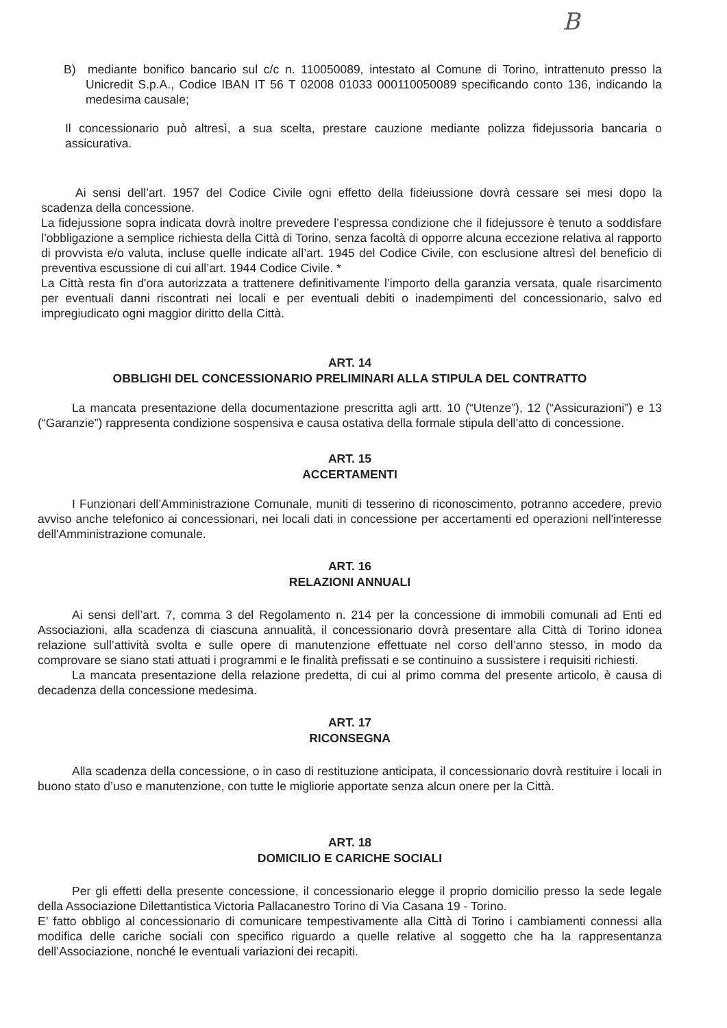B
B) mediante bonifico bancario sul c/c n. 110050089, intestato al Comune di Torino, intrattenuto presso la Unicredit S.p.A., Codice IBAN IT 56 T 02008 01033 000110050089 specificando conto 136, indicando la medesima causale;
Il concessionario può altresì, a sua scelta, prestare cauzione mediante polizza fidejussoria bancaria o assicurativa.
Ai sensi dell’art. 1957 del Codice Civile ogni effetto della fideiussione dovrà cessare sei mesi dopo la scadenza della concessione.
La fidejussione sopra indicata dovrà inoltre prevedere l’espressa condizione che il fidejussore è tenuto a soddisfare l’obbligazione a semplice richiesta della Città di Torino, senza facoltà di opporre alcuna eccezione relativa al rapporto di provvista e/o valuta, incluse quelle indicate all’art. 1945 del Codice Civile, con esclusione altresì del beneficio di preventiva escussione di cui all’art. 1944 Codice Civile. *
La Città resta fin d'ora autorizzata a trattenere definitivamente l’importo della garanzia versata, quale risarcimento per eventuali danni riscontrati nei locali e per eventuali debiti o inadempimenti del concessionario, salvo ed impregiudicato ogni maggior diritto della Città.
ART. 14
OBBLIGHI DEL CONCESSIONARIO PRELIMINARI ALLA STIPULA DEL CONTRATTO
La mancata presentazione della documentazione prescritta agli artt. 10 (“Utenze”), 12 (“Assicurazioni”) e 13 (“Garanzie”) rappresenta condizione sospensiva e causa ostativa della formale stipula dell’atto di concessione.
ART. 15
ACCERTAMENTI
I Funzionari dell’Amministrazione Comunale, muniti di tesserino di riconoscimento, potranno accedere, previo avviso anche telefonico ai concessionari, nei locali dati in concessione per accertamenti ed operazioni nell'interesse dell'Amministrazione comunale.
ART. 16
RELAZIONI ANNUALI
Ai sensi dell’art. 7, comma 3 del Regolamento n. 214 per la concessione di immobili comunali ad Enti ed Associazioni, alla scadenza di ciascuna annualità, il concessionario dovrà presentare alla Città di Torino idonea relazione sull’attività svolta e sulle opere di manutenzione effettuate nel corso dell’anno stesso, in modo da comprovare se siano stati attuati i programmi e le finalità prefissati e se continuino a sussistere i requisiti richiesti.
La mancata presentazione della relazione predetta, di cui al primo comma del presente articolo, è causa di decadenza della concessione medesima.
ART. 17
RICONSEGNA
Alla scadenza della concessione, o in caso di restituzione anticipata, il concessionario dovrà restituire i locali in buono stato d’uso e manutenzione, con tutte le migliorie apportate senza alcun onere per la Città.
ART. 18
DOMICILIO E CARICHE SOCIALI
Per gli effetti della presente concessione, il concessionario elegge il proprio domicilio presso la sede legale della Associazione Dilettantistica Victoria Pallacanestro Torino di Via Casana 19 - Torino.
E’ fatto obbligo al concessionario di comunicare tempestivamente alla Città di Torino i cambiamenti connessi alla modifica delle cariche sociali con specifico riguardo a quelle relative al soggetto che ha la rappresentanza dell’Associazione, nonché le eventuali variazioni dei recapiti.